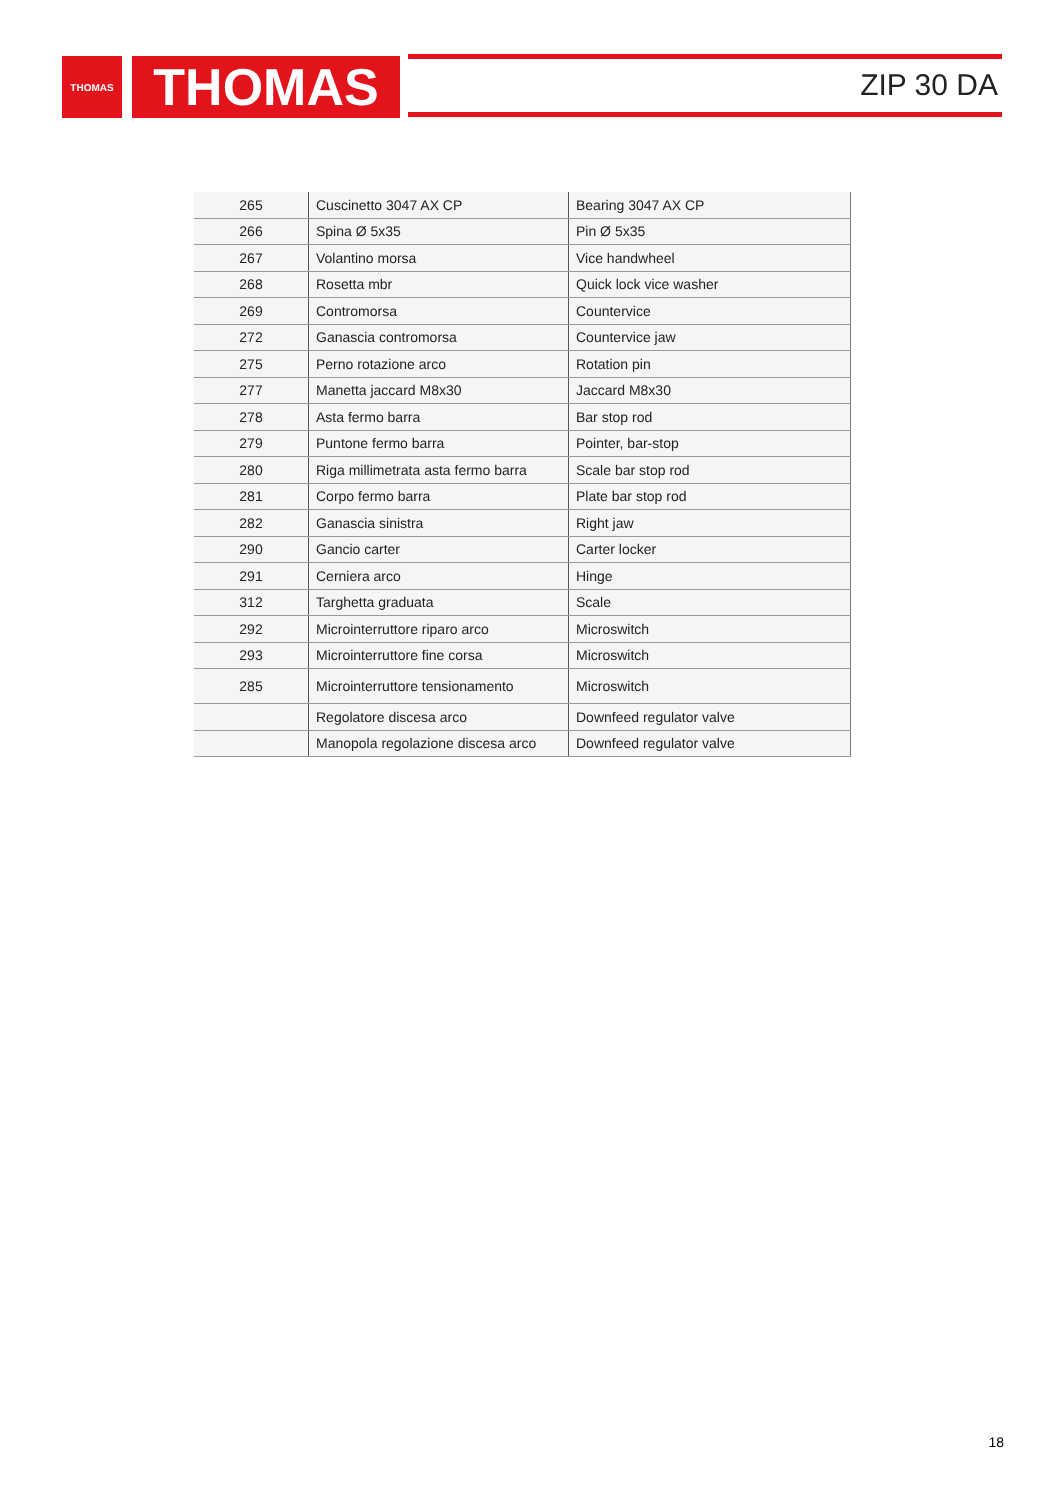THOMAS THOMAS ZIP 30 DA
| 265 | Cuscinetto 3047 AX CP | Bearing 3047 AX CP |
| 266 | Spina Ø 5x35 | Pin Ø 5x35 |
| 267 | Volantino morsa | Vice handwheel |
| 268 | Rosetta mbr | Quick lock vice washer |
| 269 | Contromorsa | Countervice |
| 272 | Ganascia contromorsa | Countervice jaw |
| 275 | Perno rotazione arco | Rotation pin |
| 277 | Manetta jaccard M8x30 | Jaccard M8x30 |
| 278 | Asta fermo barra | Bar stop rod |
| 279 | Puntone fermo barra | Pointer, bar-stop |
| 280 | Riga millimetrata asta fermo barra | Scale bar stop rod |
| 281 | Corpo fermo barra | Plate bar stop rod |
| 282 | Ganascia sinistra | Right jaw |
| 290 | Gancio carter | Carter locker |
| 291 | Cerniera arco | Hinge |
| 312 | Targhetta graduata | Scale |
| 292 | Microinterruttore riparo arco | Microswitch |
| 293 | Microinterruttore fine corsa | Microswitch |
| 285 | Microinterruttore tensionamento | Microswitch |
| | Regolatore discesa arco | Downfeed regulator valve |
| | Manopola regolazione discesa arco | Downfeed regulator valve |
18